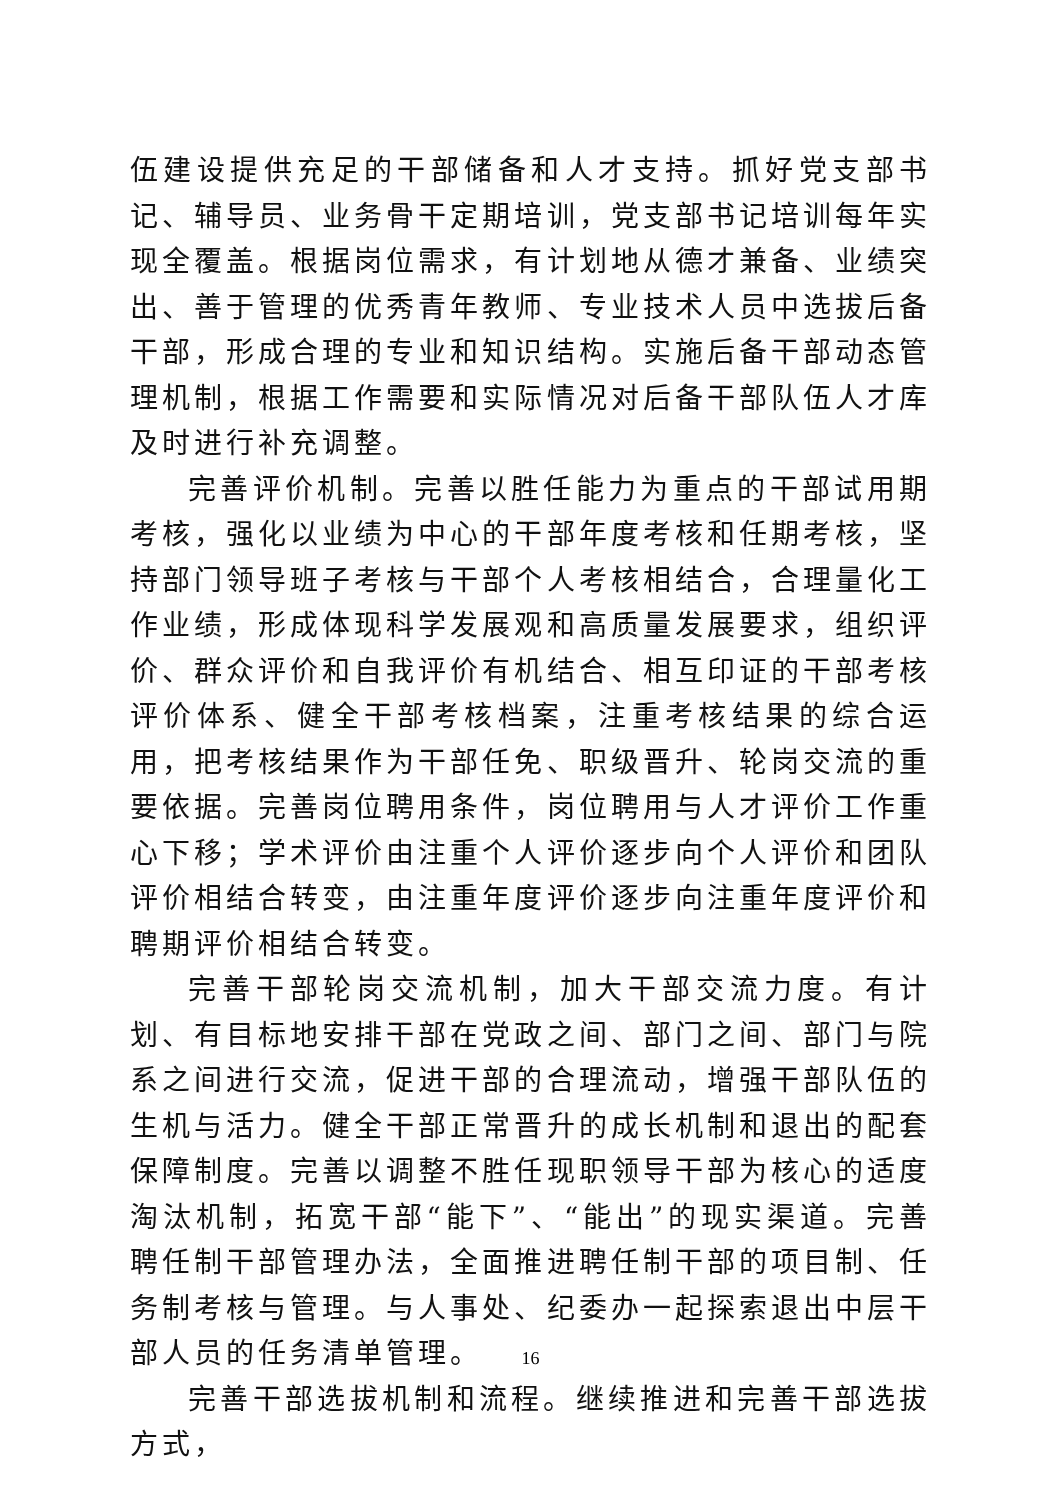伍建设提供充足的干部储备和人才支持。抓好党支部书记、辅导员、业务骨干定期培训，党支部书记培训每年实现全覆盖。根据岗位需求，有计划地从德才兼备、业绩突出、善于管理的优秀青年教师、专业技术人员中选拔后备干部，形成合理的专业和知识结构。实施后备干部动态管理机制，根据工作需要和实际情况对后备干部队伍人才库及时进行补充调整。
完善评价机制。完善以胜任能力为重点的干部试用期考核，强化以业绩为中心的干部年度考核和任期考核，坚持部门领导班子考核与干部个人考核相结合，合理量化工作业绩，形成体现科学发展观和高质量发展要求，组织评价、群众评价和自我评价有机结合、相互印证的干部考核评价体系、健全干部考核档案，注重考核结果的综合运用，把考核结果作为干部任免、职级晋升、轮岗交流的重要依据。完善岗位聘用条件，岗位聘用与人才评价工作重心下移；学术评价由注重个人评价逐步向个人评价和团队评价相结合转变，由注重年度评价逐步向注重年度评价和聘期评价相结合转变。
完善干部轮岗交流机制，加大干部交流力度。有计划、有目标地安排干部在党政之间、部门之间、部门与院系之间进行交流，促进干部的合理流动，增强干部队伍的生机与活力。健全干部正常晋升的成长机制和退出的配套保障制度。完善以调整不胜任现职领导干部为核心的适度淘汰机制，拓宽干部“能下”、“能出”的现实渠道。完善聘任制干部管理办法，全面推进聘任制干部的项目制、任务制考核与管理。与人事处、纪委办一起探索退出中层干部人员的任务清单管理。
完善干部选拔机制和流程。继续推进和完善干部选拔方式，
16